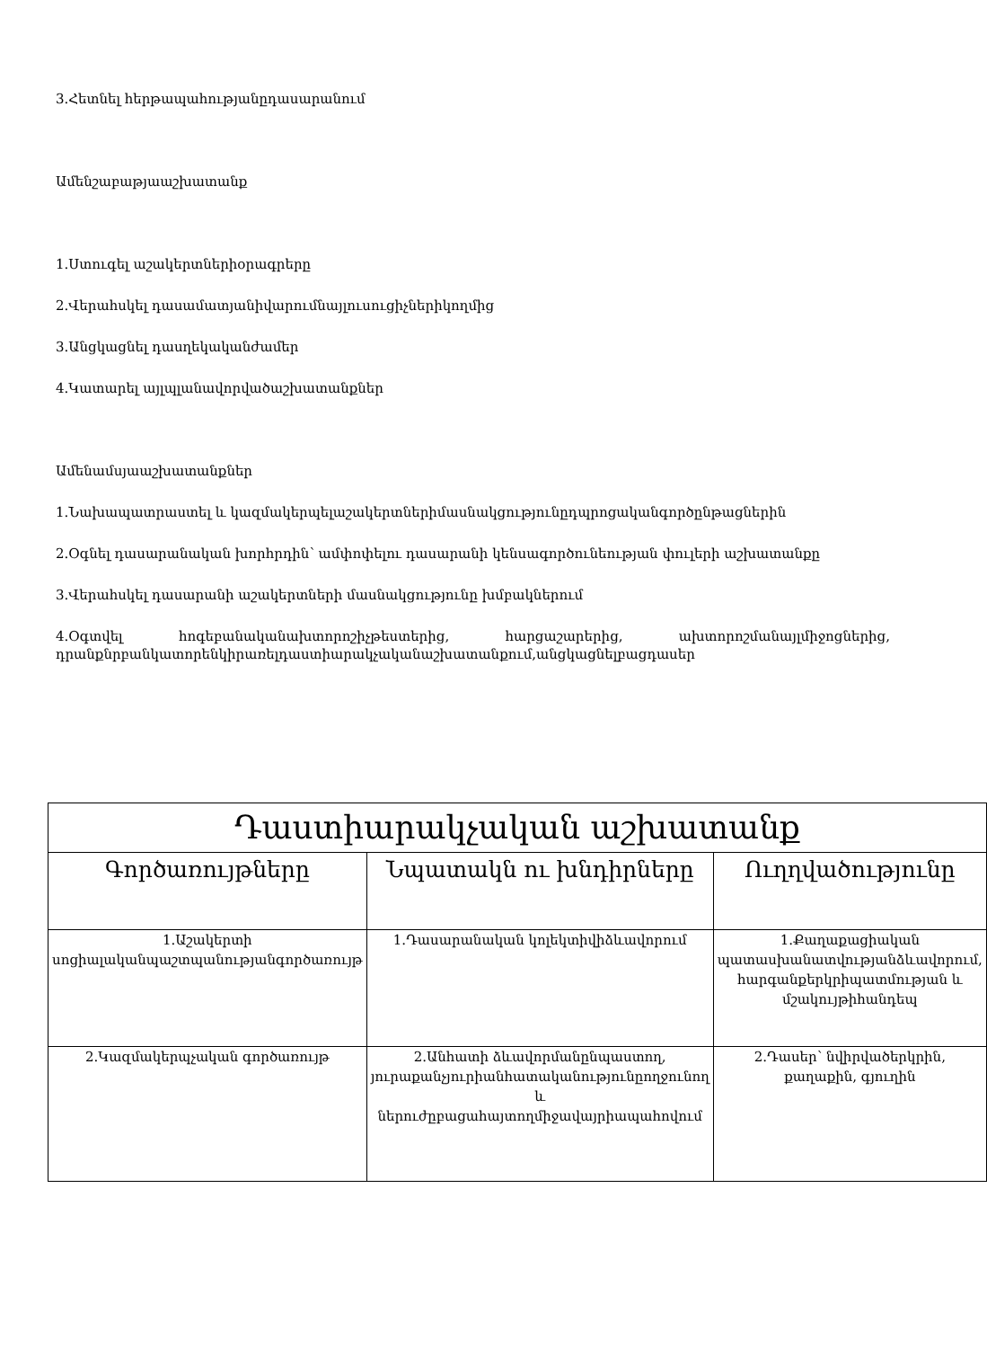3.Հետնել հերթապահությանըդասարանում
Ամենշաբաթյաաշխատանք
1.Ստուգել աշակերտներիօրագրերը
2.Վերահսկել դասամատյանիվարումնայլուսուցիչներիկողմից
3.Անցկացնել դասղեկականժամեր
4.Կատարել այլպլանավորվածաշխատանքներ
Ամենամսյաաշխատանքներ
1.Նախապատրաստել և կազմակերպելաշակերտներիմասնակցությունըդպրոցականգործընթացներին
2.Օգնել դասարանական խորհրդին՝ ամփոփելու դասարանի կենսագործունեության փուլերի աշխատանքը
3.Վերահսկել դասարանի աշակերտների մասնակցությունը խմբակներում
4.Օգտվել հոգեբանականախտորոշիչթեստերից, հարցաշարերից, ախտորոշմանայլմիջոցներից, դրանքնրբանկատորենկիրառելդաստիարակչականաշխատանքում,անցկացնելբացդասեր
| Դաստիարակչական աշխատանք | | |
| --- | --- | --- |
| Գործառույթները | Նպատակն ու խնդիրները | Ուղղվածությունը |
| 1.Աշակերտի սոցիալականպաշտպանությանգործառույթ | 1.Դասարանական կոլեկտիվիձևավորում | 1.Քաղաքացիական պատասխանատվությանձևավորում, հարգանքերկրիպատմության և մշակույթիհանդեպ |
| 2.Կազմակերպչական գործառույթ | 2.Անհատի ձևավորմանընպաստող, յուրաքանչյուրիանհատականությունըողջունող և ներուժըբացահայտողմիջավայրիապահովում | 2.Դասեր՝ նվիրվածերկրին, քաղաքին, գյուղին |